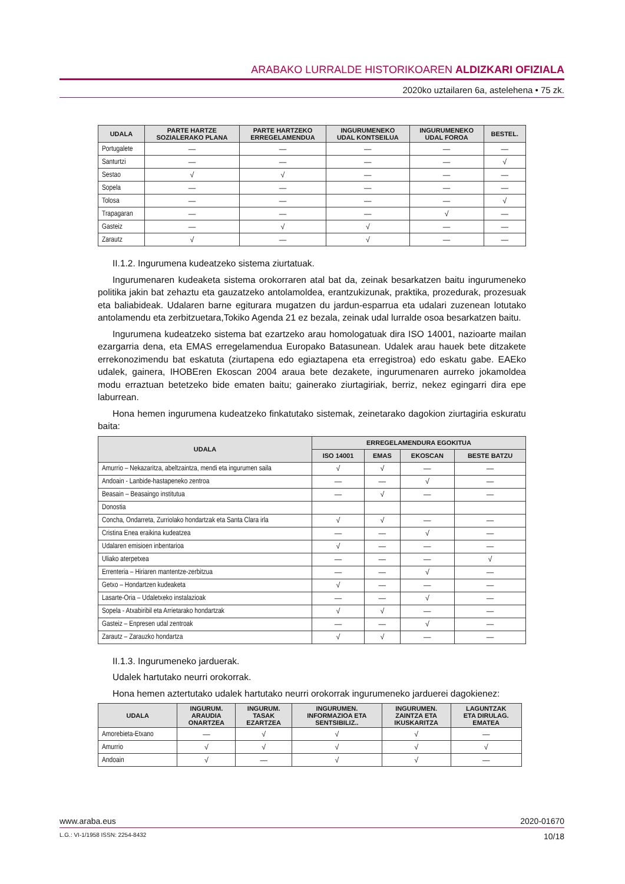ARABAKO LURRALDE HISTORIKOAREN ALDIZKARI OFIZIALA
2020ko uztailaren 6a, astelehena • 75 zk.
| UDALA | PARTE HARTZE SOZIALERAKO PLANA | PARTE HARTZEKO ERREGELAMENDUA | INGURUMENEKO UDAL KONTSEILUA | INGURUMENEKO UDAL FOROA | BESTEL. |
| --- | --- | --- | --- | --- | --- |
| Portugalete | — | — | — | — | — |
| Santurtzi | — | — | — | — | √ |
| Sestao | √ | √ | — | — | — |
| Sopela | — | — | — | — | — |
| Tolosa | — | — | — | — | √ |
| Trapagaran | — | — | — | √ | — |
| Gasteiz | — | √ | √ | — | — |
| Zarautz | √ | — | √ | — | — |
II.1.2. Ingurumena kudeatzeko sistema ziurtatuak.
Ingurumenaren kudeaketa sistema orokorraren atal bat da, zeinak besarkatzen baitu ingurumeneko politika jakin bat zehaztu eta gauzatzeko antolamoldea, erantzukizunak, praktika, prozedurak, prozesuak eta baliabideak. Udalaren barne egiturara mugatzen du jardun-esparrua eta udalari zuzenean lotutako antolamendu eta zerbitzuetara,Tokiko Agenda 21 ez bezala, zeinak udal lurralde osoa besarkatzen baitu.
Ingurumena kudeatzeko sistema bat ezartzeko arau homologatuak dira ISO 14001, nazioarte mailan ezargarria dena, eta EMAS erregelamendua Europako Batasunean. Udalek arau hauek bete ditzakete errekonozimendu bat eskatuta (ziurtapena edo egiaztapena eta erregistroa) edo eskatu gabe. EAEko udalek, gainera, IHOBEren Ekoscan 2004 araua bete dezakete, ingurumenaren aurreko jokamoldea modu erraztuan betetzeko bide ematen baitu; gainerako ziurtagiriak, berriz, nekez egingarri dira epe laburrean.
Hona hemen ingurumena kudeatzeko finkatutako sistemak, zeinetarako dagokion ziurtagiria eskuratu baita:
| UDALA | ERREGELAMENDURA EGOKITUA | | | |
| --- | --- | --- | --- | --- |
| | ISO 14001 | EMAS | EKOSCAN | BESTE BATZU |
| Amurrio – Nekazaritza, abeltzaintza, mendi eta ingurumen saila | √ | √ | — | — |
| Andoain - Lanbide-hastapeneko zentroa | — | — | √ | — |
| Beasain – Beasaingo institutua | — | √ | — | — |
| Donostia | | | | |
| Concha, Ondarreta, Zurriolako hondartzak eta Santa Clara irla | √ | √ | — | — |
| Cristina Enea eraikina kudeatzea | — | — | √ | — |
| Udalaren emisioen inbentarioa | √ | — | — | — |
| Uliako aterpetxea | — | — | — | √ |
| Errenteria – Hiriaren mantentze-zerbitzua | — | — | √ | — |
| Getxo – Hondartzen kudeaketa | √ | — | — | — |
| Lasarte-Oria – Udaletxeko instalazioak | — | — | √ | — |
| Sopela - Atxabiribil eta Arrietarako hondartzak | √ | √ | — | — |
| Gasteiz – Enpresen udal zentroak | — | — | √ | — |
| Zarautz – Zarauzko hondartza | √ | √ | — | — |
II.1.3. Ingurumeneko jarduerak.
Udalek hartutako neurri orokorrak.
Hona hemen aztertutako udalek hartutako neurri orokorrak ingurumeneko jarduerei dagokienez:
| UDALA | INGURUM. ARAUDIA ONARTZEA | INGURUM. TASAK EZARTZEA | INGURUMEN. INFORMAZIOA ETA SENTSIBILIZ.. | INGURUMEN. ZAINTZA ETA IKUSKARITZA | LAGUNTZAK ETA DIRULAG. EMATEA |
| --- | --- | --- | --- | --- | --- |
| Amorebieta-Etxano | — | √ | √ | √ | — |
| Amurrio | √ | √ | √ | √ | √ |
| Andoain | √ | — | √ | √ | — |
www.araba.eus 2020-01670
L.G.: VI-1/1958 ISSN: 2254-8432 10/18